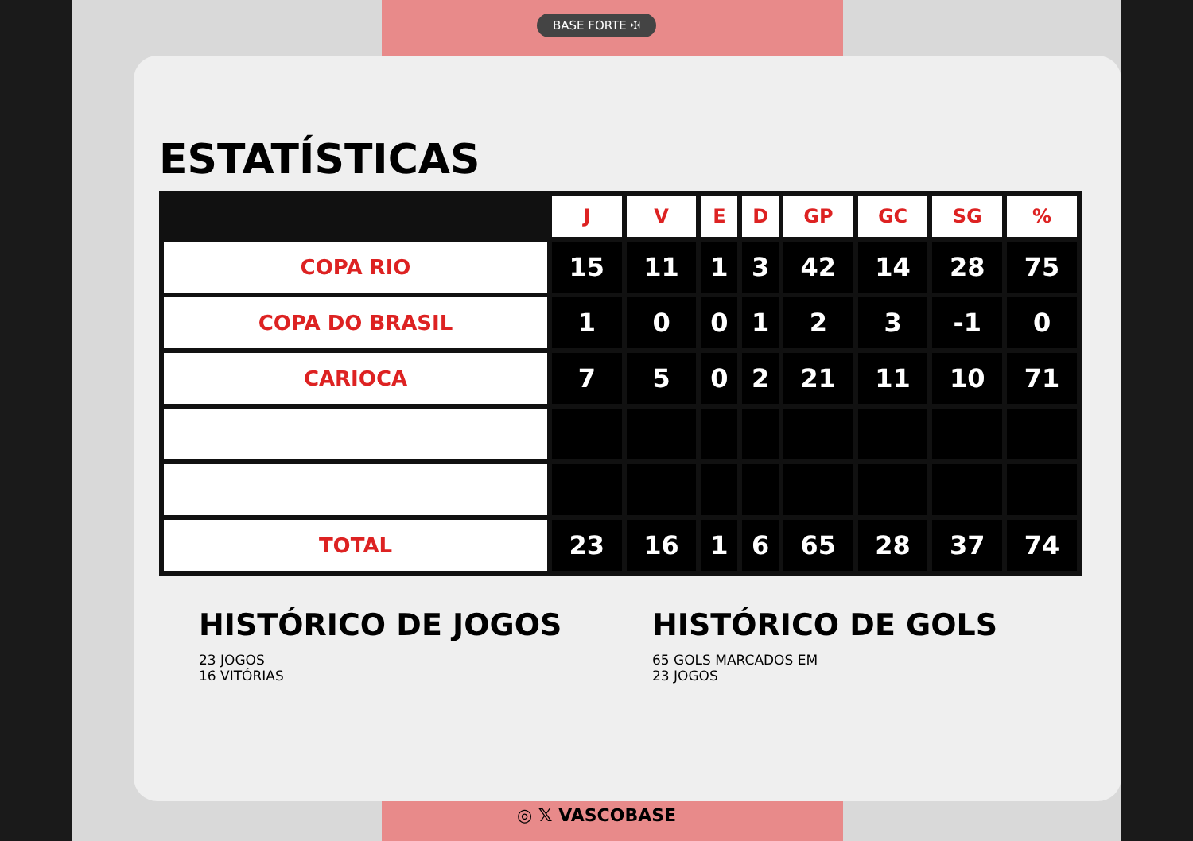BASE FORTE ✠
ESTATÍSTICAS
| | J | V | E | D | GP | GC | SG | % |
| --- | --- | --- | --- | --- | --- | --- | --- | --- |
| COPA RIO | 15 | 11 | 1 | 3 | 42 | 14 | 28 | 75 |
| COPA DO BRASIL | 1 | 0 | 0 | 1 | 2 | 3 | -1 | 0 |
| CARIOCA | 7 | 5 | 0 | 2 | 21 | 11 | 10 | 71 |
| TOTAL | 23 | 16 | 1 | 6 | 65 | 28 | 37 | 74 |
HISTÓRICO DE JOGOS
23 JOGOS
16 VITÓRIAS
HISTÓRICO DE GOLS
65 GOLS MARCADOS EM
23 JOGOS
◎ 𝕏 VASCOBASE